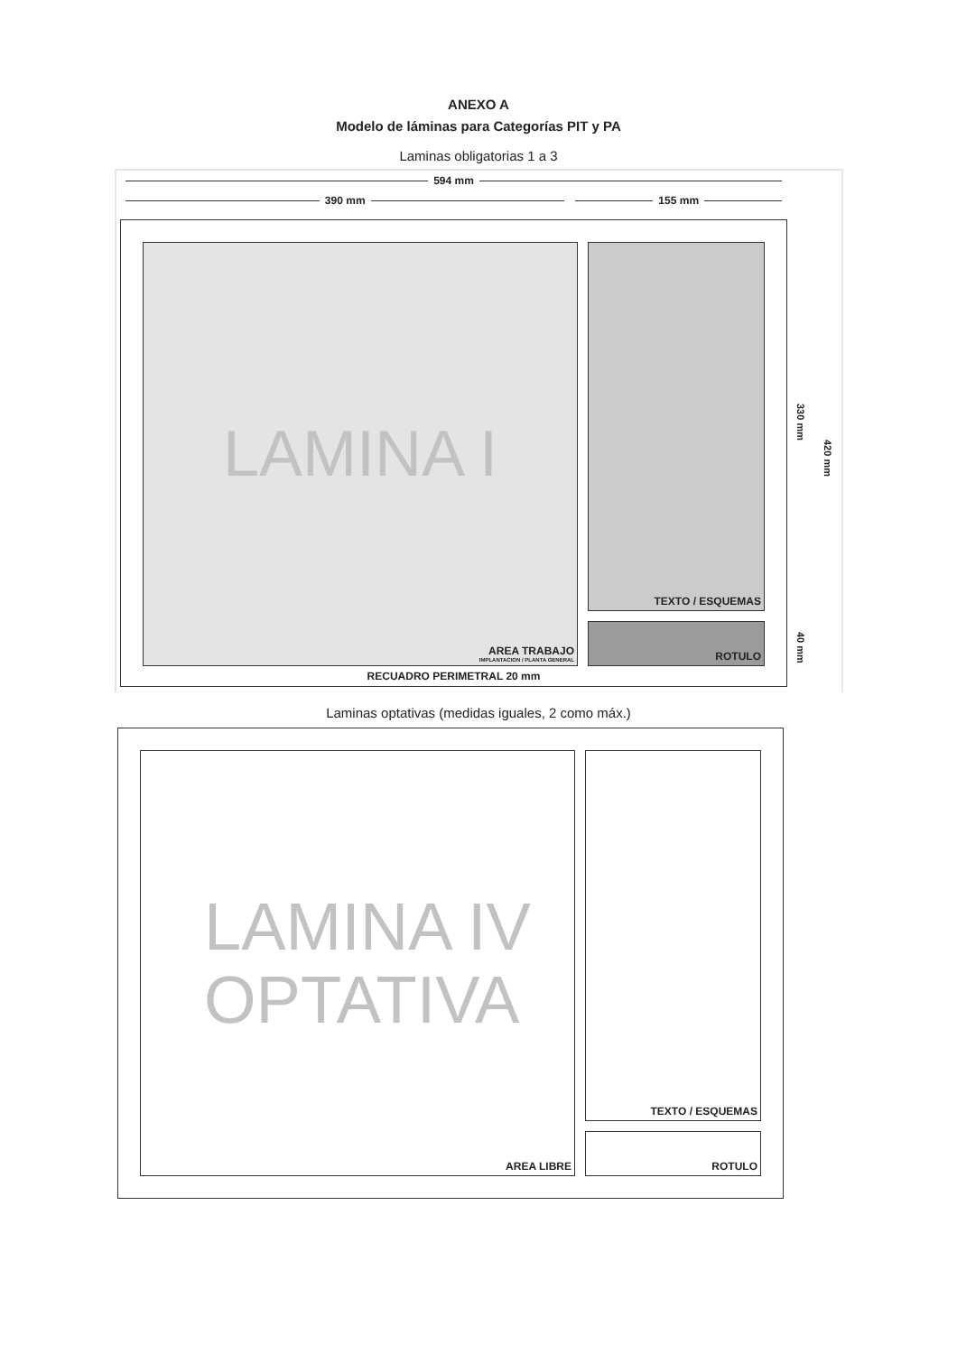ANEXO A
Modelo de láminas para Categorías PIT y PA
Laminas obligatorias 1 a 3
594 mm
390 mm 155 mm
LAMINA I
AREA TRABAJO
IMPLANTACION / PLANTA GENERAL
TEXTO / ESQUEMAS
ROTULO
RECUADRO PERIMETRAL 20 mm
330 mm
40 mm
420 mm
Laminas optativas (medidas iguales, 2 como máx.)
LAMINA IV
OPTATIVA
AREA LIBRE
TEXTO / ESQUEMAS
ROTULO